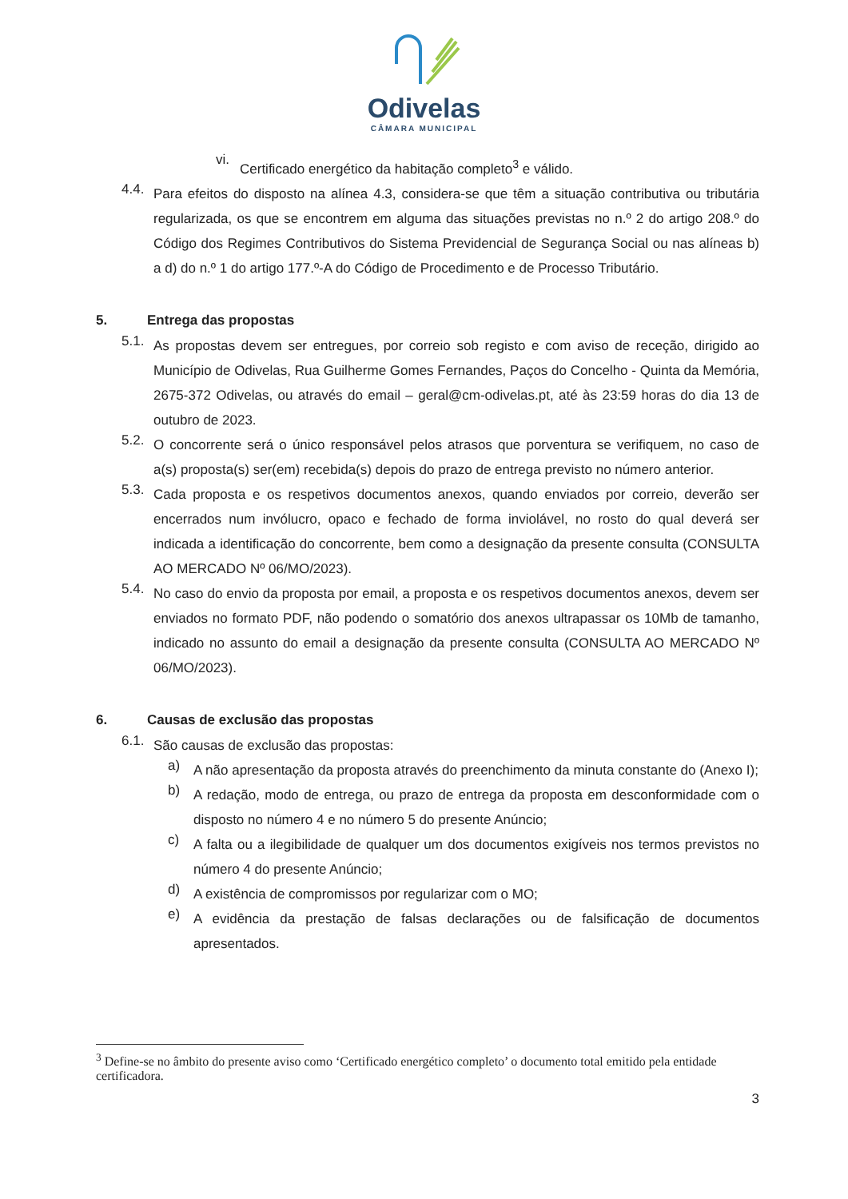Odivelas
CÂMARA MUNICIPAL
vi.
Certificado energético da habitação completo<sup>3</sup> e válido.
4.4.
Para efeitos do disposto na alínea 4.3, considera-se que têm a situação contributiva ou tributária regularizada, os que se encontrem em alguma das situações previstas no n.º 2 do artigo 208.º do Código dos Regimes Contributivos do Sistema Previdencial de Segurança Social ou nas alíneas b) a d) do n.º 1 do artigo 177.º-A do Código de Procedimento e de Processo Tributário.
5. Entrega das propostas
5.1.
As propostas devem ser entregues, por correio sob registo e com aviso de receção, dirigido ao Município de Odivelas, Rua Guilherme Gomes Fernandes, Paços do Concelho - Quinta da Memória, 2675-372 Odivelas, ou através do email – geral@cm-odivelas.pt, até às 23:59 horas do dia 13 de outubro de 2023.
5.2.
O concorrente será o único responsável pelos atrasos que porventura se verifiquem, no caso de a(s) proposta(s) ser(em) recebida(s) depois do prazo de entrega previsto no número anterior.
5.3.
Cada proposta e os respetivos documentos anexos, quando enviados por correio, deverão ser encerrados num invólucro, opaco e fechado de forma inviolável, no rosto do qual deverá ser indicada a identificação do concorrente, bem como a designação da presente consulta (CONSULTA AO MERCADO Nº 06/MO/2023).
5.4.
No caso do envio da proposta por email, a proposta e os respetivos documentos anexos, devem ser enviados no formato PDF, não podendo o somatório dos anexos ultrapassar os 10Mb de tamanho, indicado no assunto do email a designação da presente consulta (CONSULTA AO MERCADO Nº 06/MO/2023).
6. Causas de exclusão das propostas
6.1.
São causas de exclusão das propostas:
a)
A não apresentação da proposta através do preenchimento da minuta constante do (Anexo I);
b)
A redação, modo de entrega, ou prazo de entrega da proposta em desconformidade com o disposto no número 4 e no número 5 do presente Anúncio;
c)
A falta ou a ilegibilidade de qualquer um dos documentos exigíveis nos termos previstos no número 4 do presente Anúncio;
d)
A existência de compromissos por regularizar com o MO;
e)
A evidência da prestação de falsas declarações ou de falsificação de documentos apresentados.
<sup>3</sup> Define-se no âmbito do presente aviso como ‘Certificado energético completo’ o documento total emitido pela entidade certificadora.
3